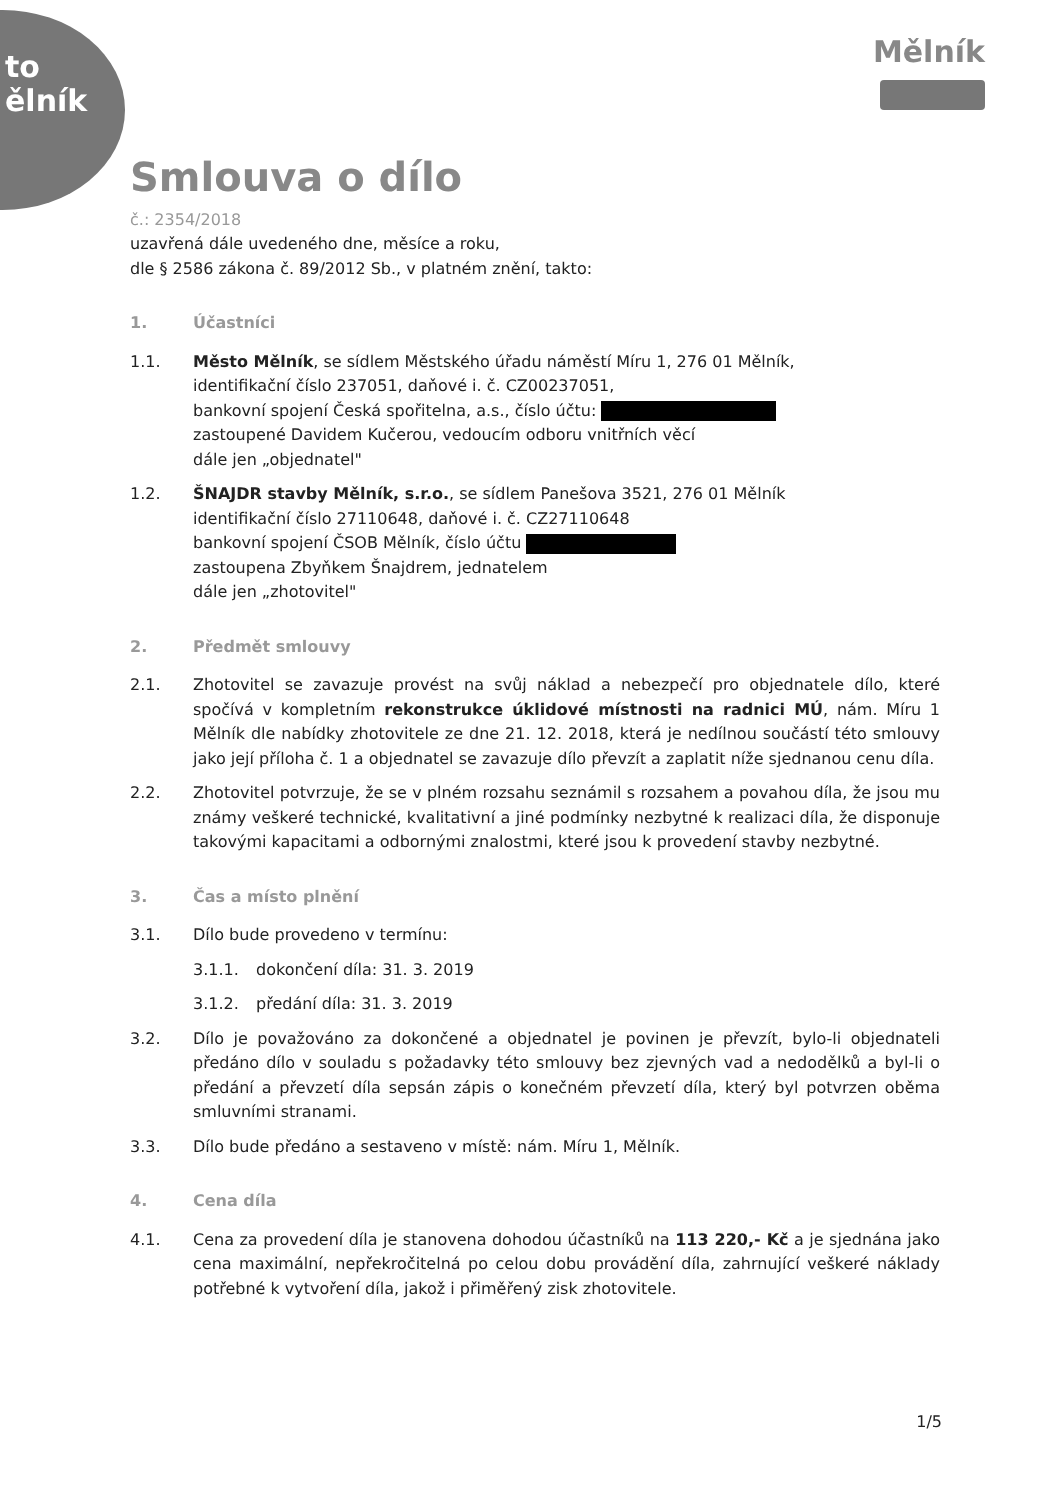to
ělník
Mělník
Smlouva o dílo
č.: 2354/2018
uzavřená dále uvedeného dne, měsíce a roku,
dle § 2586 zákona č. 89/2012 Sb., v platném znění, takto:
1. Účastníci
1.1. Město Mělník, se sídlem Městského úřadu náměstí Míru 1, 276 01 Mělník,
identifikační číslo 237051, daňové i. č. CZ00237051,
bankovní spojení Česká spořitelna, a.s., číslo účtu:
zastoupené Davidem Kučerou, vedoucím odboru vnitřních věcí
dále jen „objednatel"
1.2. ŠNAJDR stavby Mělník, s.r.o., se sídlem Panešova 3521, 276 01 Mělník
identifikační číslo 27110648, daňové i. č. CZ27110648
bankovní spojení ČSOB Mělník, číslo účtu
zastoupena Zbyňkem Šnajdrem, jednatelem
dále jen „zhotovitel"
2. Předmět smlouvy
2.1. Zhotovitel se zavazuje provést na svůj náklad a nebezpečí pro objednatele dílo, které spočívá v kompletním rekonstrukce úklidové místnosti na radnici MÚ, nám. Míru 1 Mělník dle nabídky zhotovitele ze dne 21. 12. 2018, která je nedílnou součástí této smlouvy jako její příloha č. 1 a objednatel se zavazuje dílo převzít a zaplatit níže sjednanou cenu díla.
2.2. Zhotovitel potvrzuje, že se v plném rozsahu seznámil s rozsahem a povahou díla, že jsou mu známy veškeré technické, kvalitativní a jiné podmínky nezbytné k realizaci díla, že disponuje takovými kapacitami a odbornými znalostmi, které jsou k provedení stavby nezbytné.
3. Čas a místo plnění
3.1. Dílo bude provedeno v termínu:
3.1.1. dokončení díla: 31. 3. 2019
3.1.2. předání díla: 31. 3. 2019
3.2. Dílo je považováno za dokončené a objednatel je povinen je převzít, bylo-li objednateli předáno dílo v souladu s požadavky této smlouvy bez zjevných vad a nedodělků a byl-li o předání a převzetí díla sepsán zápis o konečném převzetí díla, který byl potvrzen oběma smluvními stranami.
3.3. Dílo bude předáno a sestaveno v místě: nám. Míru 1, Mělník.
4. Cena díla
4.1. Cena za provedení díla je stanovena dohodou účastníků na 113 220,- Kč a je sjednána jako cena maximální, nepřekročitelná po celou dobu provádění díla, zahrnující veškeré náklady potřebné k vytvoření díla, jakož i přiměřený zisk zhotovitele.
1/5